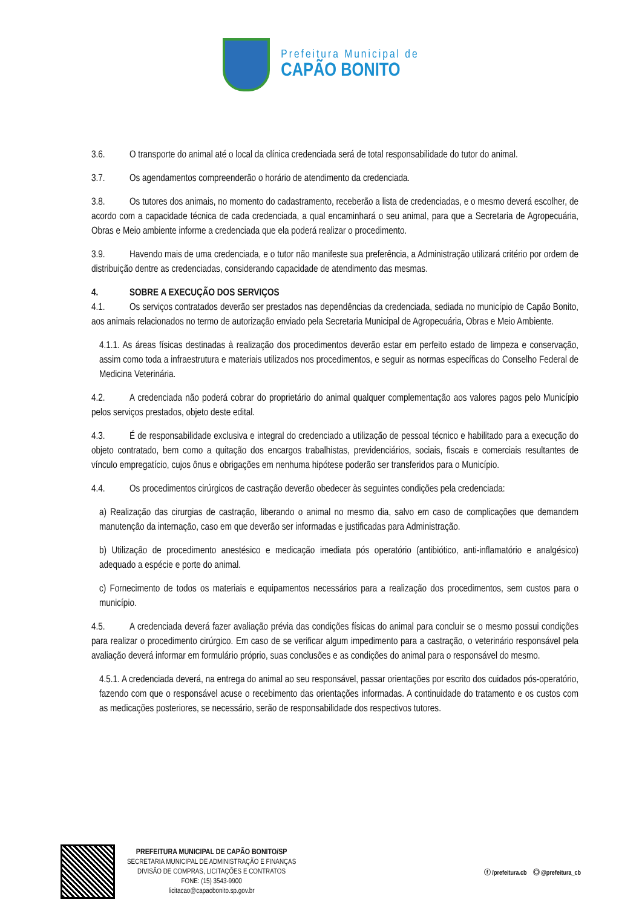Prefeitura Municipal de
CAPÃO BONITO
3.6. O transporte do animal até o local da clínica credenciada será de total responsabilidade do tutor do animal.
3.7. Os agendamentos compreenderão o horário de atendimento da credenciada.
3.8. Os tutores dos animais, no momento do cadastramento, receberão a lista de credenciadas, e o mesmo deverá escolher, de acordo com a capacidade técnica de cada credenciada, a qual encaminhará o seu animal, para que a Secretaria de Agropecuária, Obras e Meio ambiente informe a credenciada que ela poderá realizar o procedimento.
3.9. Havendo mais de uma credenciada, e o tutor não manifeste sua preferência, a Administração utilizará critério por ordem de distribuição dentre as credenciadas, considerando capacidade de atendimento das mesmas.
4. SOBRE A EXECUÇÃO DOS SERVIÇOS
4.1. Os serviços contratados deverão ser prestados nas dependências da credenciada, sediada no município de Capão Bonito, aos animais relacionados no termo de autorização enviado pela Secretaria Municipal de Agropecuária, Obras e Meio Ambiente.
4.1.1. As áreas físicas destinadas à realização dos procedimentos deverão estar em perfeito estado de limpeza e conservação, assim como toda a infraestrutura e materiais utilizados nos procedimentos, e seguir as normas específicas do Conselho Federal de Medicina Veterinária.
4.2. A credenciada não poderá cobrar do proprietário do animal qualquer complementação aos valores pagos pelo Município pelos serviços prestados, objeto deste edital.
4.3. É de responsabilidade exclusiva e integral do credenciado a utilização de pessoal técnico e habilitado para a execução do objeto contratado, bem como a quitação dos encargos trabalhistas, previdenciários, sociais, fiscais e comerciais resultantes de vínculo empregatício, cujos ônus e obrigações em nenhuma hipótese poderão ser transferidos para o Município.
4.4. Os procedimentos cirúrgicos de castração deverão obedecer às seguintes condições pela credenciada:
a) Realização das cirurgias de castração, liberando o animal no mesmo dia, salvo em caso de complicações que demandem manutenção da internação, caso em que deverão ser informadas e justificadas para Administração.
b) Utilização de procedimento anestésico e medicação imediata pós operatório (antibiótico, anti-inflamatório e analgésico) adequado a espécie e porte do animal.
c) Fornecimento de todos os materiais e equipamentos necessários para a realização dos procedimentos, sem custos para o município.
4.5. A credenciada deverá fazer avaliação prévia das condições físicas do animal para concluir se o mesmo possui condições para realizar o procedimento cirúrgico. Em caso de se verificar algum impedimento para a castração, o veterinário responsável pela avaliação deverá informar em formulário próprio, suas conclusões e as condições do animal para o responsável do mesmo.
4.5.1. A credenciada deverá, na entrega do animal ao seu responsável, passar orientações por escrito dos cuidados pós-operatório, fazendo com que o responsável acuse o recebimento das orientações informadas. A continuidade do tratamento e os custos com as medicações posteriores, se necessário, serão de responsabilidade dos respectivos tutores.
PREFEITURA MUNICIPAL DE CAPÃO BONITO/SP
SECRETARIA MUNICIPAL DE ADMINISTRAÇÃO E FINANÇAS
DIVISÃO DE COMPRAS, LICITAÇÕES E CONTRATOS
FONE: (15) 3543-9900
licitacao@capaobonito.sp.gov.br
ⓕ /prefeitura.cb ◎ @prefeitura_cb